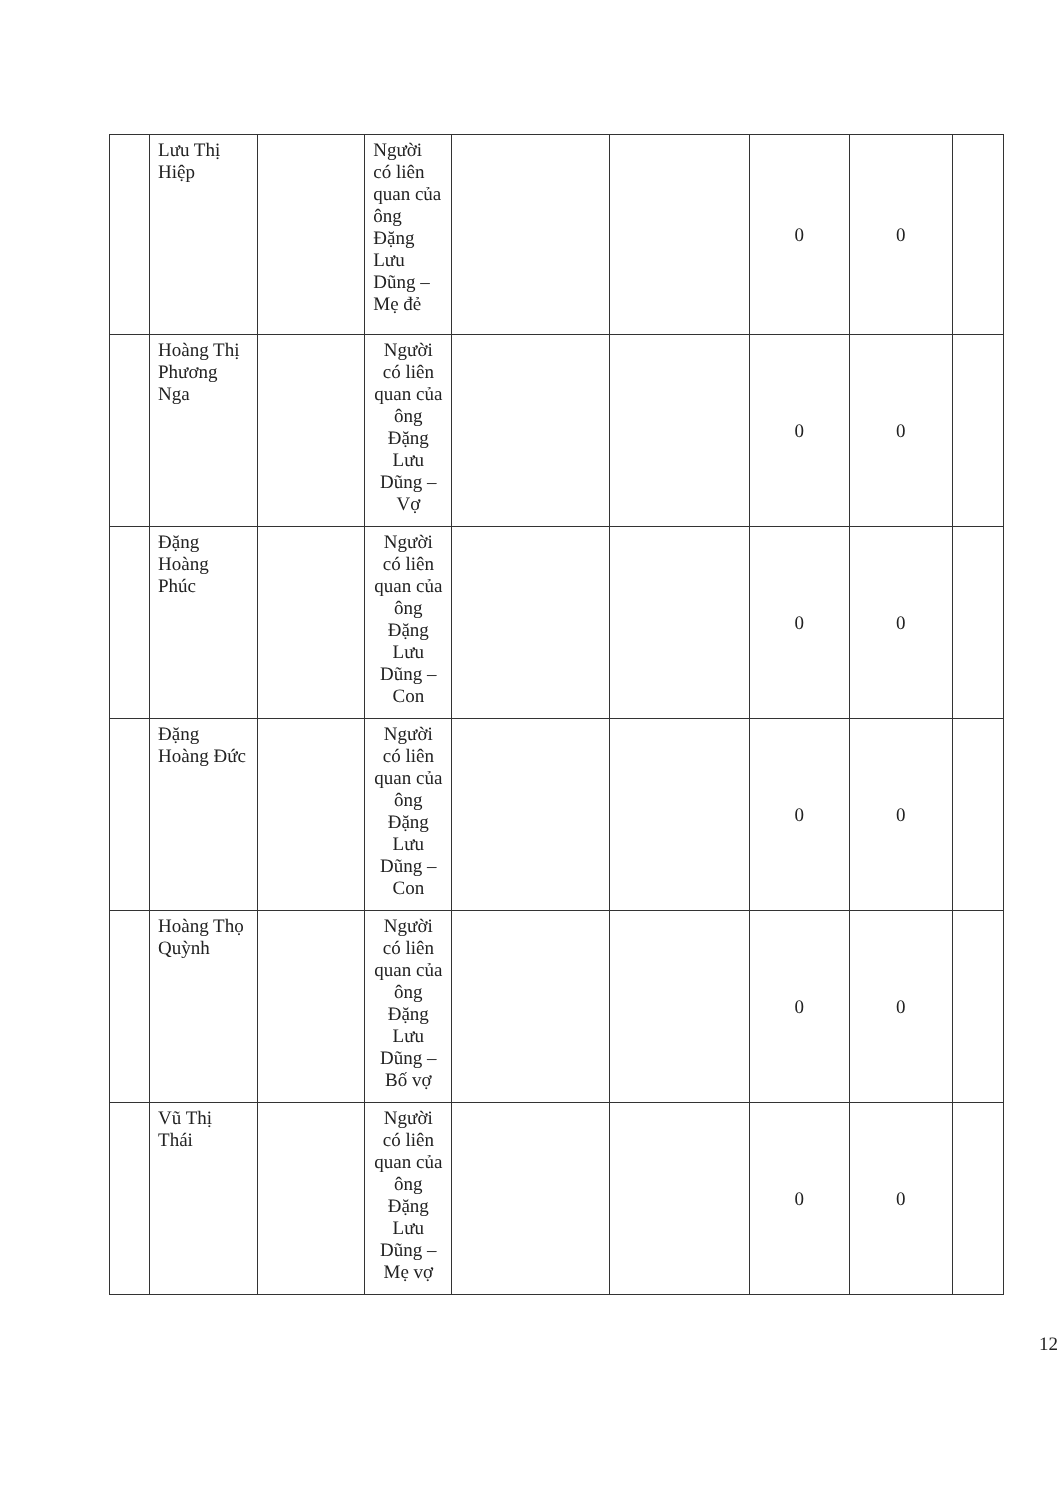| | Lưu Thị Hiệp | | Người có liên quan của ông Đặng Lưu Dũng – Mẹ đẻ | | | 0 | 0 | |
| | Hoàng Thị Phương Nga | | Người có liên quan của ông Đặng Lưu Dũng – Vợ | | | 0 | 0 | |
| | Đặng Hoàng Phúc | | Người có liên quan của ông Đặng Lưu Dũng – Con | | | 0 | 0 | |
| | Đặng Hoàng Đức | | Người có liên quan của ông Đặng Lưu Dũng – Con | | | 0 | 0 | |
| | Hoàng Thọ Quỳnh | | Người có liên quan của ông Đặng Lưu Dũng – Bố vợ | | | 0 | 0 | |
| | Vũ Thị Thái | | Người có liên quan của ông Đặng Lưu Dũng – Mẹ vợ | | | 0 | 0 | |
12